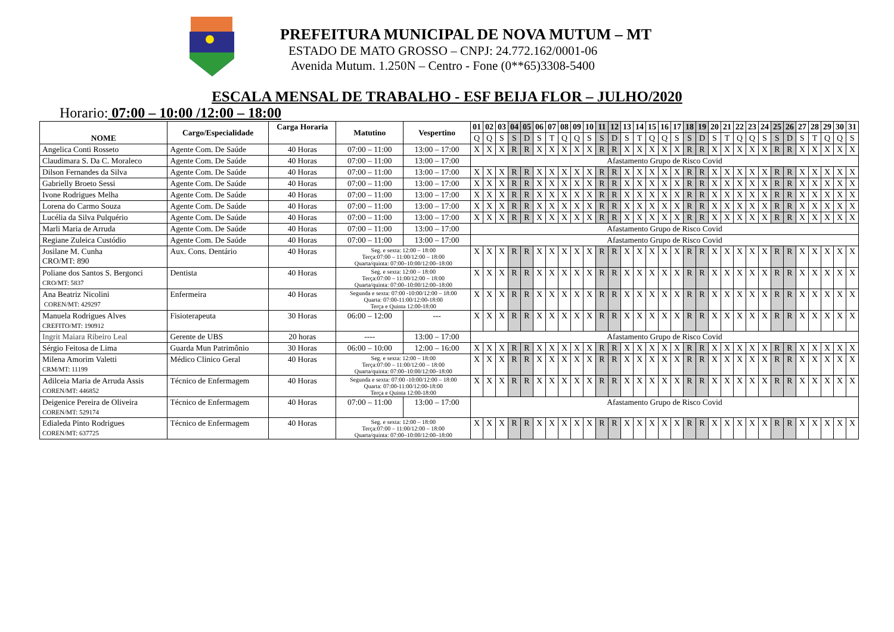PREFEITURA MUNICIPAL DE NOVA MUTUM – MT
ESTADO DE MATO GROSSO – CNPJ: 24.772.162/0001-06
Avenida Mutum. 1.250N – Centro - Fone (0**65)3308-5400
ESCALA MENSAL DE TRABALHO - ESF BEIJA FLOR – JULHO/2020
Horario: 07:00 – 10:00 /12:00 – 18:00
| NOME | Cargo/Especialidade | Carga Horaria | Matutino | Vespertino | 01 | 02 | 03 | 04 | 05 | 06 | 07 | 08 | 09 | 10 | 11 | 12 | 13 | 14 | 15 | 16 | 17 | 18 | 19 | 20 | 21 | 22 | 23 | 24 | 25 | 26 | 27 | 28 | 29 | 30 | 31 |
| --- | --- | --- | --- | --- | --- | --- | --- | --- | --- | --- | --- | --- | --- | --- | --- | --- | --- | --- | --- | --- | --- | --- | --- | --- | --- | --- | --- | --- | --- | --- | --- | --- | --- | --- | --- |
| | | | | | Q | Q | S | S | D | S | T | Q | Q | S | S | D | S | T | Q | Q | S | S | D | S | T | Q | Q | S | S | D | S | T | Q | Q | S |
| Angelica Conti Rosseto | Agente Com. De Saúde | 40 Horas | 07:00 – 11:00 | 13:00 – 17:00 | X | X | X | R | R | X | X | X | X | X | R | R | X | X | X | X | X | R | R | X | X | X | X | X | R | R | X | X | X | X | X |
| Claudimara S. Da C. Moraleco | Agente Com. De Saúde | 40 Horas | 07:00 – 11:00 | 13:00 – 17:00 | Afastamento Grupo de Risco Covid | | | | | | | | | | | | | | | | | | | | | | | | | | | | | | |
| Dilson Fernandes da Silva | Agente Com. De Saúde | 40 Horas | 07:00 – 11:00 | 13:00 – 17:00 | X | X | X | R | R | X | X | X | X | X | R | R | X | X | X | X | X | R | R | X | X | X | X | X | R | R | X | X | X | X | X |
| Gabrielly Broeto Sessi | Agente Com. De Saúde | 40 Horas | 07:00 – 11:00 | 13:00 – 17:00 | X | X | X | R | R | X | X | X | X | X | R | R | X | X | X | X | X | R | R | X | X | X | X | X | R | R | X | X | X | X | X |
| Ivone Rodrigues Melha | Agente Com. De Saúde | 40 Horas | 07:00 – 11:00 | 13:00 – 17:00 | X | X | X | R | R | X | X | X | X | X | R | R | X | X | X | X | X | R | R | X | X | X | X | X | R | R | X | X | X | X | X |
| Lorena do Carmo Souza | Agente Com. De Saúde | 40 Horas | 07:00 – 11:00 | 13:00 – 17:00 | X | X | X | R | R | X | X | X | X | X | R | R | X | X | X | X | X | R | R | X | X | X | X | X | R | R | X | X | X | X | X |
| Lucélia da Silva Pulquério | Agente Com. De Saúde | 40 Horas | 07:00 – 11:00 | 13:00 – 17:00 | X | X | X | R | R | X | X | X | X | X | R | R | X | X | X | X | X | R | R | X | X | X | X | X | R | R | X | X | X | X | X |
| Marli Maria de Arruda | Agente Com. De Saúde | 40 Horas | 07:00 – 11:00 | 13:00 – 17:00 | Afastamento Grupo de Risco Covid | | | | | | | | | | | | | | | | | | | | | | | | | | | | | | |
| Regiane Zuleica Custódio | Agente Com. De Saúde | 40 Horas | 07:00 – 11:00 | 13:00 – 17:00 | Afastamento Grupo de Risco Covid | | | | | | | | | | | | | | | | | | | | | | | | | | | | | | |
| Josilane M. Cunha CRO/MT: 890 | Aux. Cons. Dentário | 40 Horas | Seg. e sexta: 12:00 – 18:00 Terça:07:00 – 11:00/12:00 – 18:00 Quarta/quinta: 07:00–10:00/12:00–18:00 | | X | X | X | R | R | X | X | X | X | X | R | R | X | X | X | X | X | R | R | X | X | X | X | X | R | R | X | X | X | X | X |
| Poliane dos Santos S. Bergonci CRO/MT: 5837 | Dentista | 40 Horas | Seg. e sexta: 12:00 – 18:00 Terça:07:00 – 11:00/12:00 – 18:00 Quarta/quinta: 07:00–10:00/12:00–18:00 | | X | X | X | R | R | X | X | X | X | X | R | R | X | X | X | X | X | R | R | X | X | X | X | X | R | R | X | X | X | X | X |
| Ana Beatriz Nicolini COREN/MT: 429297 | Enfermeira | 40 Horas | Segunda e sexta: 07:00 -10:00/12:00 – 18:00 Quarta: 07:00-11:00/12:00-18:00 Terça e Quinta 12:00-18:00 | | X | X | X | R | R | X | X | X | X | X | R | R | X | X | X | X | X | R | R | X | X | X | X | X | R | R | X | X | X | X | X |
| Manuela Rodrigues Alves CREFITO/MT: 190912 | Fisioterapeuta | 30 Horas | 06:00 – 12:00 | --- | X | X | X | R | R | X | X | X | X | X | R | R | X | X | X | X | X | R | R | X | X | X | X | X | R | R | X | X | X | X | X |
| Ingrit Maiara Ribeiro Leal | Gerente de UBS | 20 horas | ---- | 13:00 – 17:00 | Afastamento Grupo de Risco Covid | | | | | | | | | | | | | | | | | | | | | | | | | | | | | | |
| Sérgio Feitosa de Lima | Guarda Mun Patrimônio | 30 Horas | 06:00 – 10:00 | 12:00 – 16:00 | X | X | X | R | R | X | X | X | X | X | R | R | X | X | X | X | X | R | R | X | X | X | X | X | R | R | X | X | X | X | X |
| Milena Amorim Valetti CRM/MT: 11199 | Médico Clinico Geral | 40 Horas | Seg. e sexta: 12:00 – 18:00 Terça:07:00 – 11:00/12:00 – 18:00 Quarta/quinta: 07:00–10:00/12:00–18:00 | | X | X | X | R | R | X | X | X | X | X | R | R | X | X | X | X | X | R | R | X | X | X | X | X | R | R | X | X | X | X | X |
| Adilceia Maria de Arruda Assis COREN/MT: 446852 | Técnico de Enfermagem | 40 Horas | Segunda e sexta: 07:00 -10:00/12:00 – 18:00 Quarta: 07:00-11:00/12:00-18:00 Terça e Quinta 12:00-18:00 | | X | X | X | R | R | X | X | X | X | X | R | R | X | X | X | X | X | R | R | X | X | X | X | X | R | R | X | X | X | X | X |
| Deigenice Pereira de Oliveira COREN/MT: 529174 | Técnico de Enfermagem | 40 Horas | 07:00 – 11:00 | 13:00 – 17:00 | Afastamento Grupo de Risco Covid | | | | | | | | | | | | | | | | | | | | | | | | | | | | | | |
| Edialeda Pinto Rodrigues COREN/MT: 637725 | Técnico de Enfermagem | 40 Horas | Seg. e sexta: 12:00 – 18:00 Terça:07:00 – 11:00/12:00 – 18:00 Quarta/quinta: 07:00–10:00/12:00–18:00 | | X | X | X | R | R | X | X | X | X | X | R | R | X | X | X | X | X | R | R | X | X | X | X | X | R | R | X | X | X | X | X |